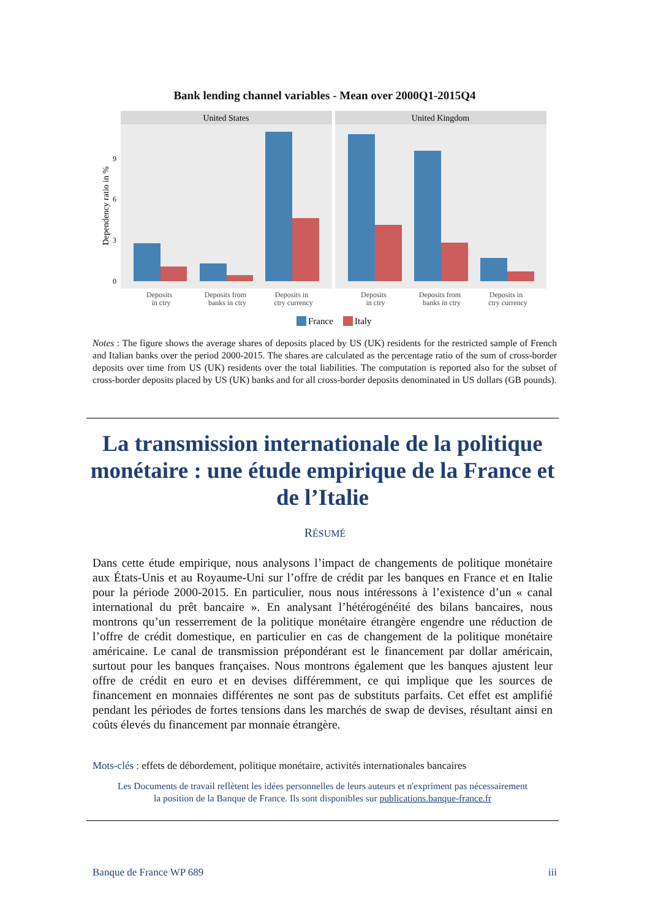Bank lending channel variables - Mean over 2000Q1-2015Q4
United States
United Kingdom
0
3
6
9
Dependency ratio in %
Deposits
in ctry
Deposits from
banks in ctry
Deposits in
ctry currency
Deposits
in ctry
Deposits from
banks in ctry
Deposits in
ctry currency
France
Italy
Notes : The figure shows the average shares of deposits placed by US (UK) residents for the restricted sample of French and Italian banks over the period 2000-2015. The shares are calculated as the percentage ratio of the sum of cross-border deposits over time from US (UK) residents over the total liabilities. The computation is reported also for the subset of cross-border deposits placed by US (UK) banks and for all cross-border deposits denominated in US dollars (GB pounds).
La transmission internationale de la politique monétaire : une étude empirique de la France et de l’Italie
RÉSUMÉ
Dans cette étude empirique, nous analysons l’impact de changements de politique monétaire aux États-Unis et au Royaume-Uni sur l’offre de crédit par les banques en France et en Italie pour la période 2000-2015. En particulier, nous nous intéressons à l’existence d’un « canal international du prêt bancaire ». En analysant l’hétérogénéité des bilans bancaires, nous montrons qu’un resserrement de la politique monétaire étrangère engendre une réduction de l’offre de crédit domestique, en particulier en cas de changement de la politique monétaire américaine. Le canal de transmission prépondérant est le financement par dollar américain, surtout pour les banques françaises. Nous montrons également que les banques ajustent leur offre de crédit en euro et en devises différemment, ce qui implique que les sources de financement en monnaies différentes ne sont pas de substituts parfaits. Cet effet est amplifié pendant les périodes de fortes tensions dans les marchés de swap de devises, résultant ainsi en coûts élevés du financement par monnaie étrangère.
Mots-clés : effets de débordement, politique monétaire, activités internationales bancaires
Les Documents de travail reflètent les idées personnelles de leurs auteurs et n'expriment pas nécessairement
la position de la Banque de France. Ils sont disponibles sur publications.banque-france.fr
Banque de France WP 689 iii